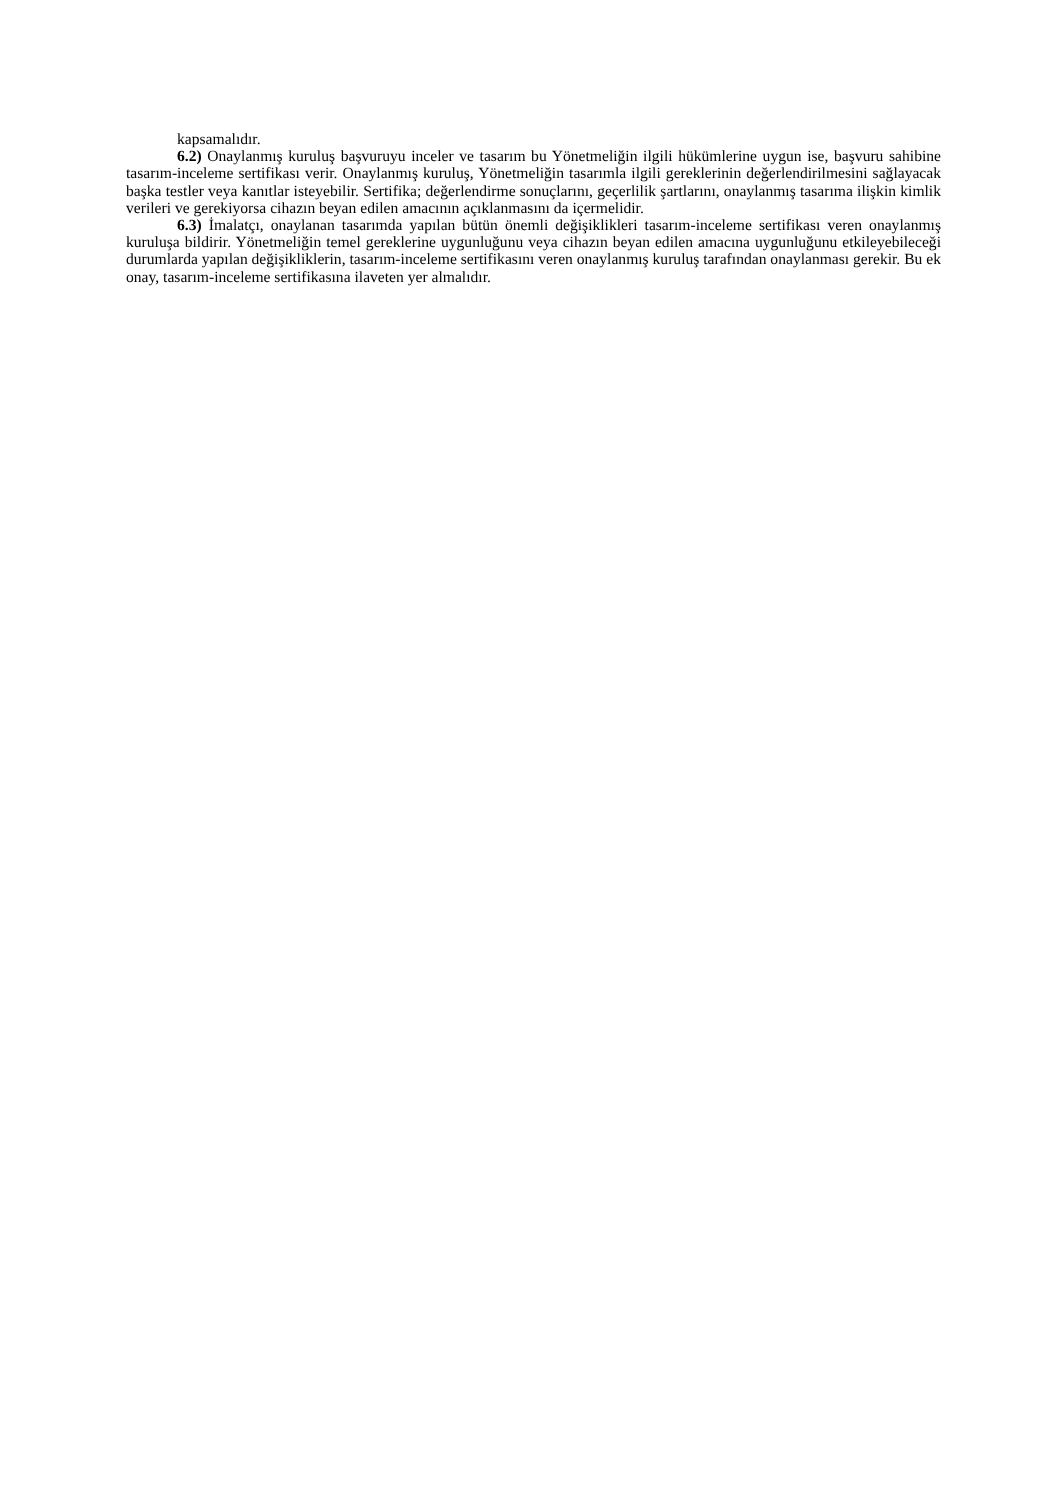kapsamalıdır.
6.2) Onaylanmış kuruluş başvuruyu inceler ve tasarım bu Yönetmeliğin ilgili hükümlerine uygun ise, başvuru sahibine tasarım-inceleme sertifikası verir. Onaylanmış kuruluş, Yönetmeliğin tasarımla ilgili gereklerinin değerlendirilmesini sağlayacak başka testler veya kanıtlar isteyebilir. Sertifika; değerlendirme sonuçlarını, geçerlilik şartlarını, onaylanmış tasarıma ilişkin kimlik verileri ve gerekiyorsa cihazın beyan edilen amacının açıklanmasını da içermelidir.
6.3) İmalatçı, onaylanan tasarımda yapılan bütün önemli değişiklikleri tasarım-inceleme sertifikası veren onaylanmış kuruluşa bildirir. Yönetmeliğin temel gereklerine uygunluğunu veya cihazın beyan edilen amacına uygunluğunu etkileyebileceği durumlarda yapılan değişikliklerin, tasarım-inceleme sertifikasını veren onaylanmış kuruluş tarafından onaylanması gerekir. Bu ek onay, tasarım-inceleme sertifikasına ilaveten yer almalıdır.